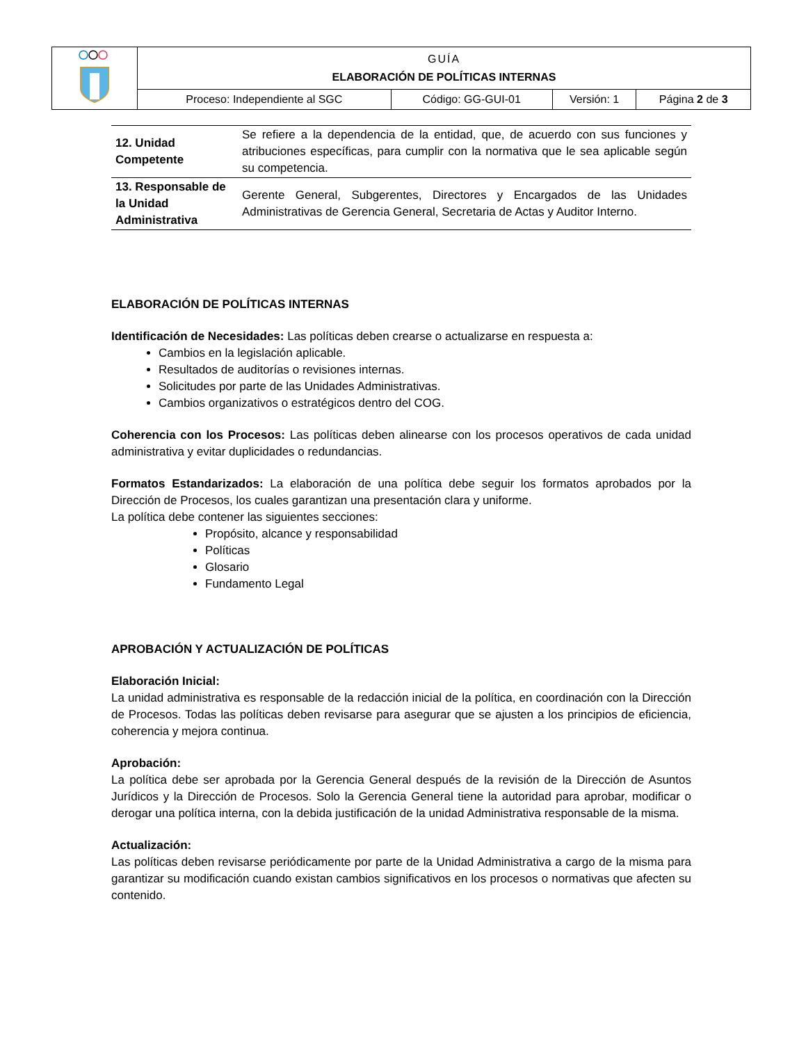| | GUÍA ELABORACIÓN DE POLÍTICAS INTERNAS | | | |
| | Proceso: Independiente al SGC | Código: GG-GUI-01 | Versión: 1 | Página 2 de 3 |
| 12. Unidad Competente | Se refiere a la dependencia de la entidad, que, de acuerdo con sus funciones y atribuciones específicas, para cumplir con la normativa que le sea aplicable según su competencia. |
| 13. Responsable de la Unidad Administrativa | Gerente General, Subgerentes, Directores y Encargados de las Unidades Administrativas de Gerencia General, Secretaria de Actas y Auditor Interno. |
ELABORACIÓN DE POLÍTICAS INTERNAS
Identificación de Necesidades: Las políticas deben crearse o actualizarse en respuesta a:
Cambios en la legislación aplicable.
Resultados de auditorías o revisiones internas.
Solicitudes por parte de las Unidades Administrativas.
Cambios organizativos o estratégicos dentro del COG.
Coherencia con los Procesos: Las políticas deben alinearse con los procesos operativos de cada unidad administrativa y evitar duplicidades o redundancias.
Formatos Estandarizados: La elaboración de una política debe seguir los formatos aprobados por la Dirección de Procesos, los cuales garantizan una presentación clara y uniforme.
La política debe contener las siguientes secciones:
Propósito, alcance y responsabilidad
Políticas
Glosario
Fundamento Legal
APROBACIÓN Y ACTUALIZACIÓN DE POLÍTICAS
Elaboración Inicial:
La unidad administrativa es responsable de la redacción inicial de la política, en coordinación con la Dirección de Procesos. Todas las políticas deben revisarse para asegurar que se ajusten a los principios de eficiencia, coherencia y mejora continua.
Aprobación:
La política debe ser aprobada por la Gerencia General después de la revisión de la Dirección de Asuntos Jurídicos y la Dirección de Procesos. Solo la Gerencia General tiene la autoridad para aprobar, modificar o derogar una política interna, con la debida justificación de la unidad Administrativa responsable de la misma.
Actualización:
Las políticas deben revisarse periódicamente por parte de la Unidad Administrativa a cargo de la misma para garantizar su modificación cuando existan cambios significativos en los procesos o normativas que afecten su contenido.